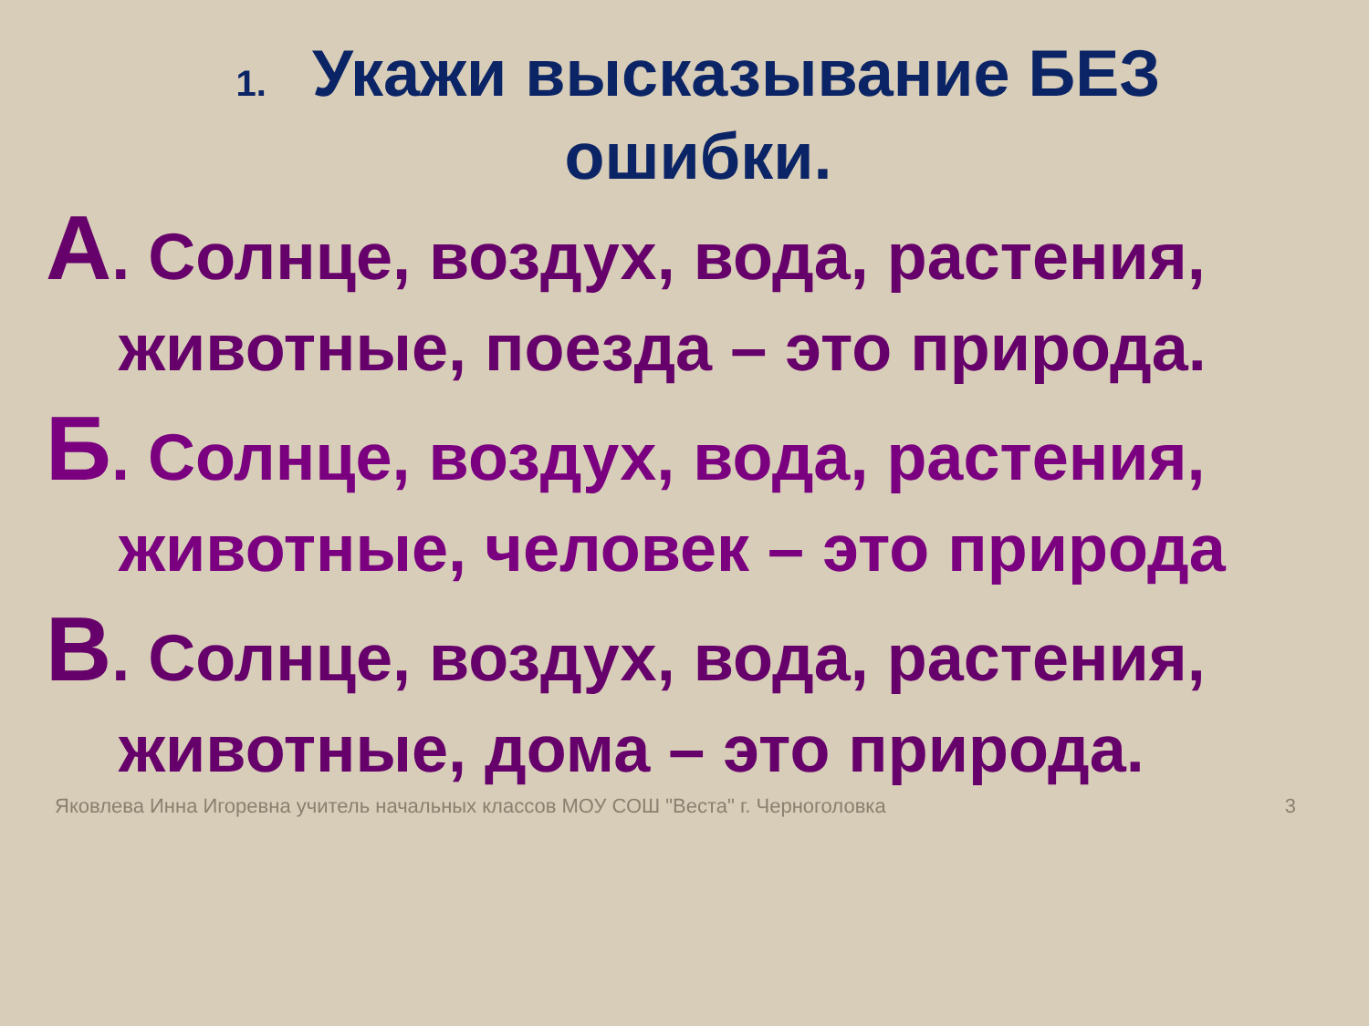1. Укажи высказывание БЕЗ ошибки.
А. Солнце, воздух, вода, растения,
животные, поезда – это природа.
Б. Солнце, воздух, вода, растения,
животные, человек – это природа
В. Солнце, воздух, вода, растения,
животные, дома – это природа.
Яковлева Инна Игоревна учитель начальных классов МОУ СОШ "Веста" г. Черноголовка
3